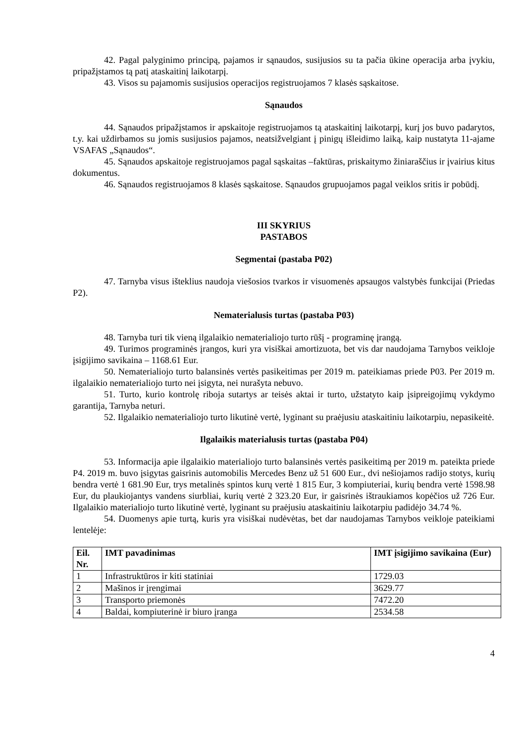42. Pagal palyginimo principą, pajamos ir sąnaudos, susijusios su ta pačia ūkine operacija arba įvykiu, pripažįstamos tą patį ataskaitinį laikotarpį.
43. Visos su pajamomis susijusios operacijos registruojamos 7 klasės sąskaitose.
Sąnaudos
44. Sąnaudos pripažįstamos ir apskaitoje registruojamos tą ataskaitinį laikotarpį, kurį jos buvo padarytos, t.y. kai uždirbamos su jomis susijusios pajamos, neatsižvelgiant į pinigų išleidimo laiką, kaip nustatyta 11-ajame VSAFAS „Sąnaudos“.
45. Sąnaudos apskaitoje registruojamos pagal sąskaitas –faktūras, priskaitymo žiniaraščius ir įvairius kitus dokumentus.
46. Sąnaudos registruojamos 8 klasės sąskaitose. Sąnaudos grupuojamos pagal veiklos sritis ir pobūdį.
III SKYRIUS
PASTABOS
Segmentai (pastaba P02)
47. Tarnyba visus išteklius naudoja viešosios tvarkos ir visuomenės apsaugos valstybės funkcijai (Priedas P2).
Nematerialusis turtas (pastaba P03)
48. Tarnyba turi tik vieną ilgalaikio nematerialiojo turto rūšį - programinę įrangą.
49. Turimos programinės įrangos, kuri yra visiškai amortizuota, bet vis dar naudojama Tarnybos veikloje įsigijimo savikaina – 1168.61 Eur.
50. Nematerialiojo turto balansinės vertės pasikeitimas per 2019 m. pateikiamas priede P03. Per 2019 m. ilgalaikio nematerialiojo turto nei įsigyta, nei nurašyta nebuvo.
51. Turto, kurio kontrolę riboja sutartys ar teisės aktai ir turto, užstatyto kaip įsipreigojimų vykdymo garantija, Tarnyba neturi.
52. Ilgalaikio nematerialiojo turto likutinė vertė, lyginant su praėjusiu ataskaitiniu laikotarpiu, nepasikeitė.
Ilgalaikis materialusis turtas (pastaba P04)
53. Informacija apie ilgalaikio materialiojo turto balansinės vertės pasikeitimą per 2019 m. pateikta priede P4. 2019 m. buvo įsigytas gaisrinis automobilis Mercedes Benz už 51 600 Eur., dvi nešiojamos radijo stotys, kurių bendra vertė 1 681.90 Eur, trys metalinės spintos kurų vertė 1 815 Eur, 3 kompiuteriai, kurių bendra vertė 1598.98 Eur, du plaukiojantys vandens siurbliai, kurių vertė 2 323.20 Eur, ir gaisrinės ištraukiamos kopėčios už 726 Eur. Ilgalaikio materialiojo turto likutinė vertė, lyginant su praėjusiu ataskaitiniu laikotarpiu padidėjo 34.74 %.
54. Duomenys apie turtą, kuris yra visiškai nudėvėtas, bet dar naudojamas Tarnybos veikloje pateikiami lentelėje:
| Eil. Nr. | IMT pavadinimas | IMT įsigijimo savikaina (Eur) |
| --- | --- | --- |
| 1 | Infrastruktūros ir kiti statiniai | 1729.03 |
| 2 | Mašinos ir įrengimai | 3629.77 |
| 3 | Transporto priemonės | 7472.20 |
| 4 | Baldai, kompiuterinė ir biuro įranga | 2534.58 |
4